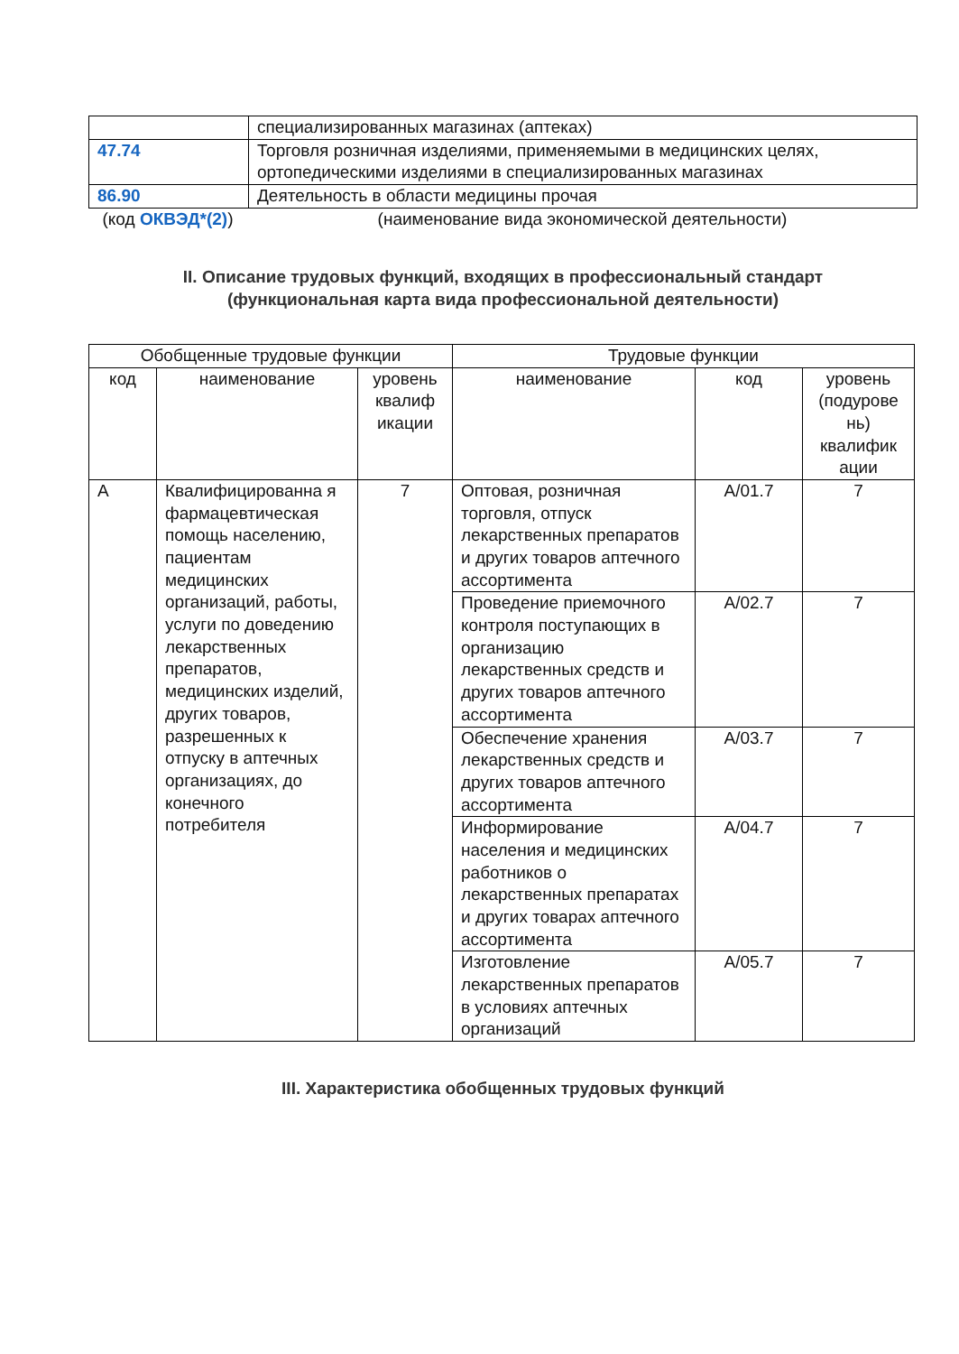| | специализированных магазинах (аптеках) |
| 47.74 | Торговля розничная изделиями, применяемыми в медицинских целях, ортопедическими изделиями в специализированных магазинах |
| 86.90 | Деятельность в области медицины прочая |
(код ОКВЭД*(2)) (наименование вида экономической деятельности)
II. Описание трудовых функций, входящих в профессиональный стандарт
(функциональная карта вида профессиональной деятельности)
| Обобщенные трудовые функции | | | Трудовые функции | | |
| --- | --- | --- | --- | --- | --- |
| код | наименование | уровень квалиф икации | наименование | код | уровень (подурове нь) квалифик ации |
| А | Квалифицированна я фармацевтическая помощь населению, пациентам медицинских организаций, работы, услуги по доведению лекарственных препаратов, медицинских изделий, других товаров, разрешенных к отпуску в аптечных организациях, до конечного потребителя | 7 | Оптовая, розничная торговля, отпуск лекарственных препаратов и других товаров аптечного ассортимента | А/01.7 | 7 |
| | | | Проведение приемочного контроля поступающих в организацию лекарственных средств и других товаров аптечного ассортимента | А/02.7 | 7 |
| | | | Обеспечение хранения лекарственных средств и других товаров аптечного ассортимента | А/03.7 | 7 |
| | | | Информирование населения и медицинских работников о лекарственных препаратах и других товарах аптечного ассортимента | А/04.7 | 7 |
| | | | Изготовление лекарственных препаратов в условиях аптечных организаций | А/05.7 | 7 |
III. Характеристика обобщенных трудовых функций